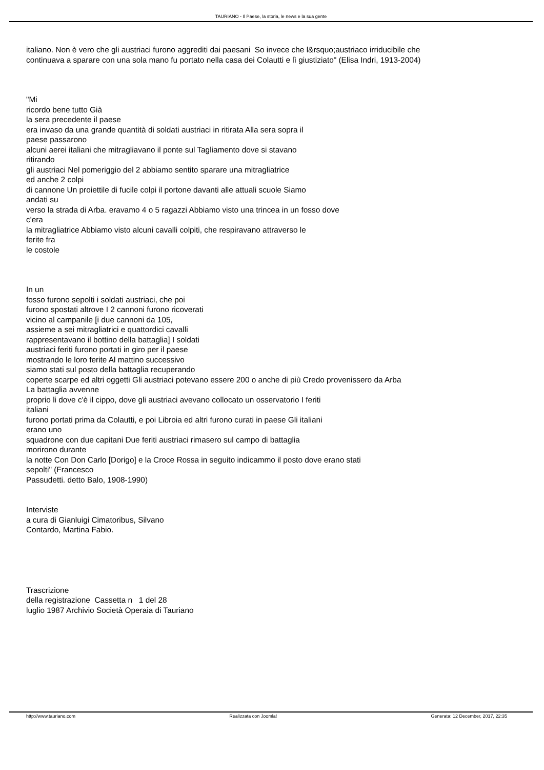TAURIANO - Il Paese, la storia, le news e la sua gente
italiano. Non è vero che gli austriaci furono aggrediti dai paesani So invece che l&rsquo;austriaco irriducibile che
continuava a sparare con una sola mano fu portato nella casa dei Colautti e lì giustiziato" (Elisa Indri, 1913-2004)
"Mi
ricordo bene tutto Già
la sera precedente il paese
era invaso da una grande quantità di soldati austriaci in ritirata Alla sera sopra il
paese passarono
alcuni aerei italiani che mitragliavano il ponte sul Tagliamento dove si stavano
ritirando
gli austriaci Nel pomeriggio del 2 abbiamo sentito sparare una mitragliatrice
ed anche 2 colpi
di cannone Un proiettile di fucile colpi il portone davanti alle attuali scuole Siamo
andati su
verso la strada di Arba. eravamo 4 o 5 ragazzi Abbiamo visto una trincea in un fosso dove
c'era
la mitragliatrice Abbiamo visto alcuni cavalli colpiti, che respiravano attraverso le
ferite fra
le costole
In un
fosso furono sepolti i soldati austriaci, che poi
furono spostati altrove I 2 cannoni furono ricoverati
vicino al campanile [i due cannoni da 105,
assieme a sei mitragliatrici e quattordici cavalli
rappresentavano il bottino della battaglia] I soldati
austriaci feriti furono portati in giro per il paese
mostrando le loro ferite Al mattino successivo
siamo stati sul posto della battaglia recuperando
coperte scarpe ed altri oggetti Gli austriaci potevano essere 200 o anche di più Credo provenissero da Arba
La battaglia avvenne
proprio li dove c'è il cippo, dove gli austriaci avevano collocato un osservatorio I feriti
italiani
furono portati prima da Colautti, e poi Libroia ed altri furono curati in paese Gli italiani
erano uno
squadrone con due capitani Due feriti austriaci rimasero sul campo di battaglia
morirono durante
la notte Con Don Carlo [Dorigo] e la Croce Rossa in seguito indicammo il posto dove erano stati
sepolti" (Francesco
Passudetti. detto Balo, 1908-1990)
Interviste
a cura di Gianluigi Cimatoribus, Silvano
Contardo, Martina Fabio.
Trascrizione
della registrazione Cassetta n 1 del 28
luglio 1987 Archivio Società Operaia di Tauriano
http://www.tauriano.com Realizzata con Joomla! Generata: 12 December, 2017, 22:35